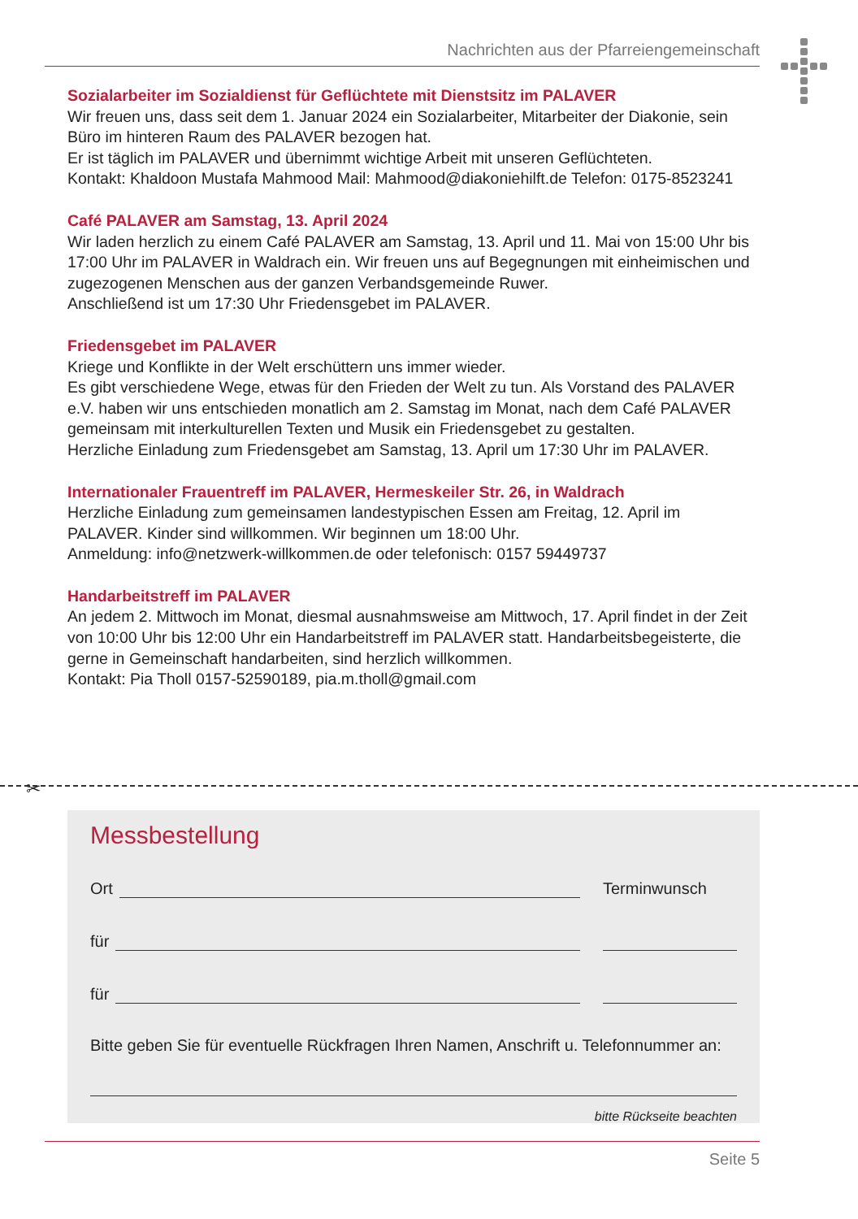Nachrichten aus der Pfarreiengemeinschaft
Sozialarbeiter im Sozialdienst für Geflüchtete mit Dienstsitz im PALAVER
Wir freuen uns, dass seit dem 1. Januar 2024 ein Sozialarbeiter, Mitarbeiter der Diakonie, sein Büro im hinteren Raum des PALAVER bezogen hat.
Er ist täglich im PALAVER und übernimmt wichtige Arbeit mit unseren Geflüchteten.
Kontakt: Khaldoon Mustafa Mahmood Mail: Mahmood@diakoniehilft.de Telefon: 0175-8523241
Café PALAVER am Samstag, 13. April 2024
Wir laden herzlich zu einem Café PALAVER am Samstag, 13. April und 11. Mai von 15:00 Uhr bis 17:00 Uhr im PALAVER in Waldrach ein. Wir freuen uns auf Begegnungen mit einheimischen und zugezogenen Menschen aus der ganzen Verbandsgemeinde Ruwer.
Anschließend ist um 17:30 Uhr Friedensgebet im PALAVER.
Friedensgebet im PALAVER
Kriege und Konflikte in der Welt erschüttern uns immer wieder.
Es gibt verschiedene Wege, etwas für den Frieden der Welt zu tun. Als Vorstand des PALAVER e.V. haben wir uns entschieden monatlich am 2. Samstag im Monat, nach dem Café PALAVER gemeinsam mit interkulturellen Texten und Musik ein Friedensgebet zu gestalten.
Herzliche Einladung zum Friedensgebet am Samstag, 13. April um 17:30 Uhr im PALAVER.
Internationaler Frauentreff im PALAVER, Hermeskeiler Str. 26, in Waldrach
Herzliche Einladung zum gemeinsamen landestypischen Essen am Freitag, 12. April im PALAVER. Kinder sind willkommen. Wir beginnen um 18:00 Uhr.
Anmeldung: info@netzwerk-willkommen.de oder telefonisch: 0157 59449737
Handarbeitstreff im PALAVER
An jedem 2. Mittwoch im Monat, diesmal ausnahmsweise am Mittwoch, 17. April findet in der Zeit von 10:00 Uhr bis 12:00 Uhr ein Handarbeitstreff im PALAVER statt. Handarbeitsbegeisterte, die gerne in Gemeinschaft handarbeiten, sind herzlich willkommen.
Kontakt: Pia Tholl 0157-52590189, pia.m.tholl@gmail.com
✂
Messbestellung
Ort Terminwunsch
für
für
Bitte geben Sie für eventuelle Rückfragen Ihren Namen, Anschrift u. Telefonnummer an:
bitte Rückseite beachten
Seite 5